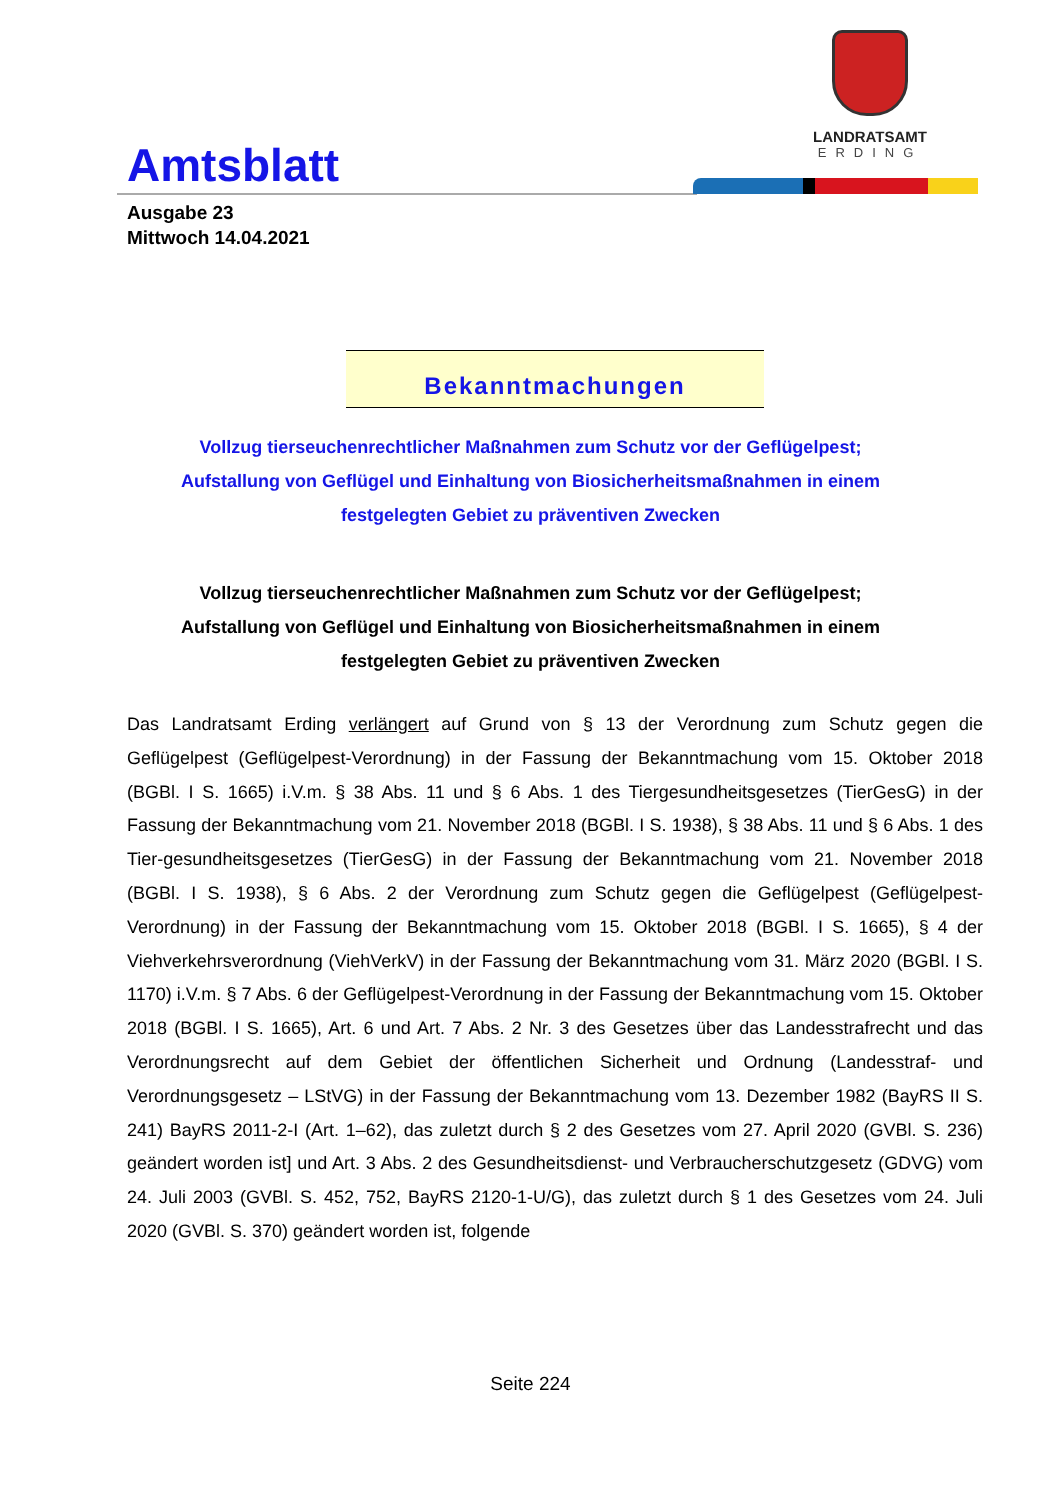LANDRATSAMT
ERDING
Amtsblatt
Ausgabe 23
Mittwoch 14.04.2021
Bekanntmachungen
Vollzug tierseuchenrechtlicher Maßnahmen zum Schutz vor der Geflügelpest; Aufstallung von Geflügel und Einhaltung von Biosicherheitsmaßnahmen in einem festgelegten Gebiet zu präventiven Zwecken
Vollzug tierseuchenrechtlicher Maßnahmen zum Schutz vor der Geflügelpest; Aufstallung von Geflügel und Einhaltung von Biosicherheitsmaßnahmen in einem festgelegten Gebiet zu präventiven Zwecken
Das Landratsamt Erding verlängert auf Grund von § 13 der Verordnung zum Schutz gegen die Geflügelpest (Geflügelpest-Verordnung) in der Fassung der Bekanntmachung vom 15. Oktober 2018 (BGBl. I S. 1665) i.V.m. § 38 Abs. 11 und § 6 Abs. 1 des Tiergesundheitsgesetzes (TierGesG) in der Fassung der Bekanntmachung vom 21. November 2018 (BGBl. I S. 1938), § 38 Abs. 11 und § 6 Abs. 1 des Tier-gesundheitsgesetzes (TierGesG) in der Fassung der Bekanntmachung vom 21. November 2018 (BGBl. I S. 1938), § 6 Abs. 2 der Verordnung zum Schutz gegen die Geflügelpest (Geflügelpest-Verordnung) in der Fassung der Bekanntmachung vom 15. Oktober 2018 (BGBl. I S. 1665), § 4 der Viehverkehrsverordnung (ViehVerkV) in der Fassung der Bekanntmachung vom 31. März 2020 (BGBl. I S. 1170) i.V.m. § 7 Abs. 6 der Geflügelpest-Verordnung in der Fassung der Bekanntmachung vom 15. Oktober 2018 (BGBl. I S. 1665), Art. 6 und Art. 7 Abs. 2 Nr. 3 des Gesetzes über das Landesstrafrecht und das Verordnungsrecht auf dem Gebiet der öffentlichen Sicherheit und Ordnung (Landesstraf- und Verordnungsgesetz – LStVG) in der Fassung der Bekanntmachung vom 13. Dezember 1982 (BayRS II S. 241) BayRS 2011-2-I (Art. 1–62), das zuletzt durch § 2 des Gesetzes vom 27. April 2020 (GVBl. S. 236) geändert worden ist] und Art. 3 Abs. 2 des Gesundheitsdienst- und Verbraucherschutzgesetz (GDVG) vom 24. Juli 2003 (GVBl. S. 452, 752, BayRS 2120-1-U/G), das zuletzt durch § 1 des Gesetzes vom 24. Juli 2020 (GVBl. S. 370) geändert worden ist, folgende
Seite 224